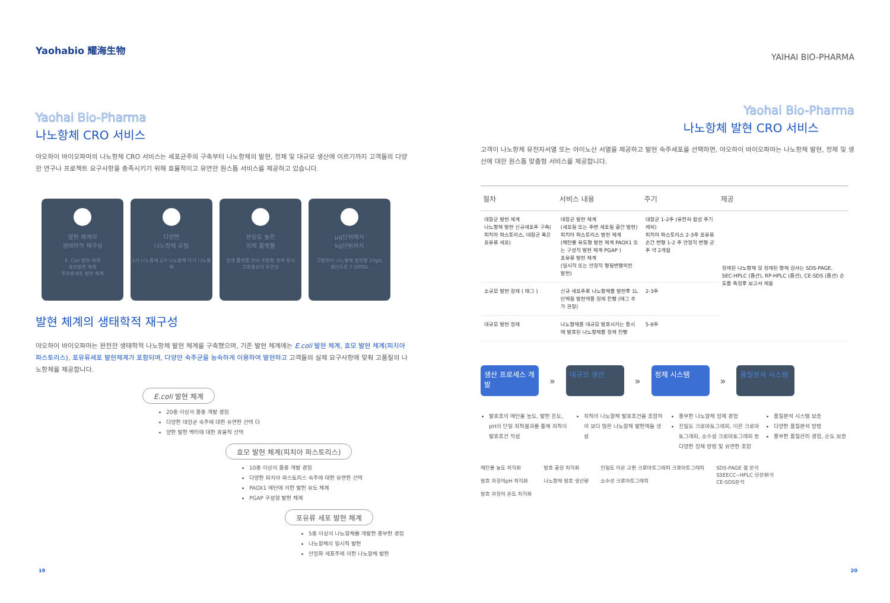Yaohabio 耀海生物
Yaohai Bio-Pharma
나노항체 CRO 서비스
야오하이 바이오파마의 나노항체 CRO 서비스는 세포균주의 구축부터 나노항체의 발현, 정제 및 대규모 생산에 이르기까지 고객들의 다양한 연구나 프로젝트 요구사항을 충족시키기 위해 효율적이고 유연한 원스톱 서비스를 제공하고 있습니다.
발현 체계의
생태학적 재구성
E. Coli 발현 체계
효모발현 체계
포유류세포 발현 체계
다양한
나노항체 유형
1가 나노항체 2가 나노항체 다가 나노항체
완성도 높은
정제 플랫폼
정제 플랫폼 완비 조합형 정제 방식
고효율성과 유연성
μg단위에서
kg단위까지
고발현의 나노항체 발현량 10g/L
생산규모 7-2000L
발현 체계의 생태학적 재구성
야오하이 바이오파마는 완전한 생태학적 나노항체 발현 체계를 구축했으며, 기존 발현 체계에는 E.coli 발현 체계, 효모 발현 체계(피치아 파스토리스), 포유류세포 발현체계가 포함되며, 다양한 숙주균을 능숙하게 이용하여 발현하고 고객들의 실제 요구사항에 맞춰 고품질의 나노항체를 제공합니다.
E.coli 발현 체계
20종 이상의 품종 개발 경험
다양한 대장균 숙주에 대한 유연한 선택 다
양한 발현 벡터에 대한 효율적 선택
효모 발현 체계(피치아 파스토리스)
10종 이상의 품종 개발 경험
다양한 피치아 파스토리스 숙주에 대한 유연한 선택
PAOX1 메탄에 의한 발현 유도 체계
PGAP 구성형 발현 체계
포유류 세포 발현 체계
5종 이상의 나노항체를 개발한 풍부한 경험
나노항체의 일시적 발현
안정화 세포주에 의한 나노항체 발현
19
YAIHAI BIO-PHARMA
Yaohai Bio-Pharma
나노항체 발현 CRO 서비스
고객이 나노항체 유전자서열 또는 아미노산 서열을 제공하고 발현 숙주세포를 선택하면, 야오하이 바이오파마는 나노항체 발현, 정제 및 생산에 대한 원스톱 맞춤형 서비스를 제공합니다.
| 절차 | 서비스 내용 | 주기 | 제공 |
| --- | --- | --- | --- |
| 대장균 발현 체계 나노항체 발현 신규세포주 구축( 피치아 파스토리스, 대장균 혹은 포유류 세포) | 대장균 발현 체계 (세포질 또는 주변 세포질 공간 발현) 피치아 파스토리스 발현 체계 (메탄올 유도형 발현 체계 PAOX1 또는 구성적 발현 체계 PGAP ) 포유류 발현 체계 (일시적 또는 안정적 형질변형의한 발현) | 대장균 1-2주 (유전자 합성 주기 제외) 피치아 파스토리스 2-3주 포유류 순간 변형 1-2 주 안정적 변형 균주 약 2개월 | 정제된 나노항체 및 정제된 항체 검사는 SDS-PAGE, SEC-HPLC (옵션), RP-HPLC (옵션), CE-SDS (옵션) 순도를 측정후 보고서 제출 |
| 소규모 발현 정제 ( 태그 ) | 신규 세포주로 나노항체를 발현후 1L단백질 발현액을 정제 진행 (태그 추가 권장) | 2-3주 | |
| 대규모 발현 정제 | 나노항체을 대규모 발효시키는 동시에 발효된 나노항체를 정제 진행 | 5-8주 | |
생산 프로세스 개발
»
대규모 생산
»
정제 시스템
»
품질분석 시스템
발효조의 메탄올 농도, 발현 온도, pH의 단일 최적결과를 통해 최적의 발효조건 작성
최적의 나노항체 발효조건을 조합하여 보다 많은 나노항체 발현액을 생성
풍부한 나노항체 정제 경험
친밀도 크로마토그래피, 이온 크로마토그래피, 소수성 크로마토그래피 등 다양한 정제 방법 및 유연한 조합
품질분석 시스템 보증
다양한 품질분석 방법
풍부한 품질관리 경험, 순도 보증
메탄올 농도 최적화
발효 과정의pH 최적화
발효 과정의 온도 최적화
발효 공정 최적화
나노항체 발효 생산량
친밀도 이온 교환 크로마토그래피 크로마토그래피
소수성 크로마토그래피
SDS-PAGE 겔 분석
SSEECC--HPLC 分분析석
CE-SDS분석
20